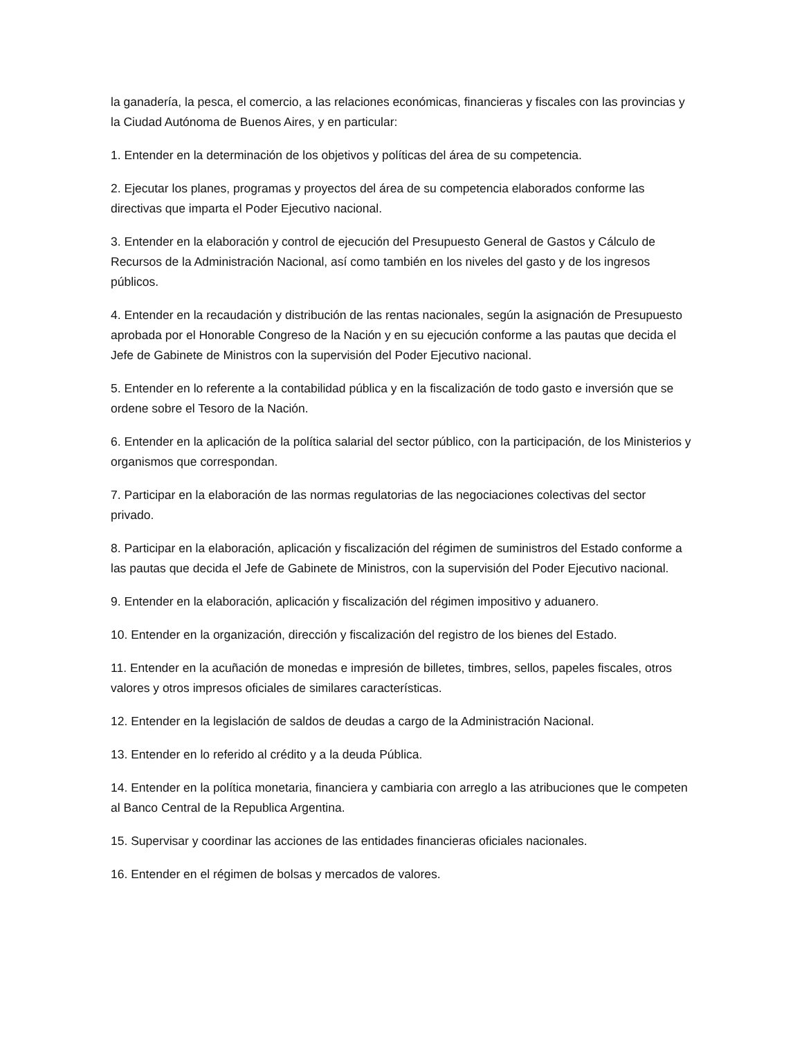la ganadería, la pesca, el comercio, a las relaciones económicas, financieras y fiscales con las provincias y la Ciudad Autónoma de Buenos Aires, y en particular:
1. Entender en la determinación de los objetivos y políticas del área de su competencia.
2. Ejecutar los planes, programas y proyectos del área de su competencia elaborados conforme las directivas que imparta el Poder Ejecutivo nacional.
3. Entender en la elaboración y control de ejecución del Presupuesto General de Gastos y Cálculo de Recursos de la Administración Nacional, así como también en los niveles del gasto y de los ingresos públicos.
4. Entender en la recaudación y distribución de las rentas nacionales, según la asignación de Presupuesto aprobada por el Honorable Congreso de la Nación y en su ejecución conforme a las pautas que decida el Jefe de Gabinete de Ministros con la supervisión del Poder Ejecutivo nacional.
5. Entender en lo referente a la contabilidad pública y en la fiscalización de todo gasto e inversión que se ordene sobre el Tesoro de la Nación.
6. Entender en la aplicación de la política salarial del sector público, con la participación, de los Ministerios y organismos que correspondan.
7. Participar en la elaboración de las normas regulatorias de las negociaciones colectivas del sector privado.
8. Participar en la elaboración, aplicación y fiscalización del régimen de suministros del Estado conforme a las pautas que decida el Jefe de Gabinete de Ministros, con la supervisión del Poder Ejecutivo nacional.
9. Entender en la elaboración, aplicación y fiscalización del régimen impositivo y aduanero.
10. Entender en la organización, dirección y fiscalización del registro de los bienes del Estado.
11. Entender en la acuñación de monedas e impresión de billetes, timbres, sellos, papeles fiscales, otros valores y otros impresos oficiales de similares características.
12. Entender en la legislación de saldos de deudas a cargo de la Administración Nacional.
13. Entender en lo referido al crédito y a la deuda Pública.
14. Entender en la política monetaria, financiera y cambiaria con arreglo a las atribuciones que le competen al Banco Central de la Republica Argentina.
15. Supervisar y coordinar las acciones de las entidades financieras oficiales nacionales.
16. Entender en el régimen de bolsas y mercados de valores.